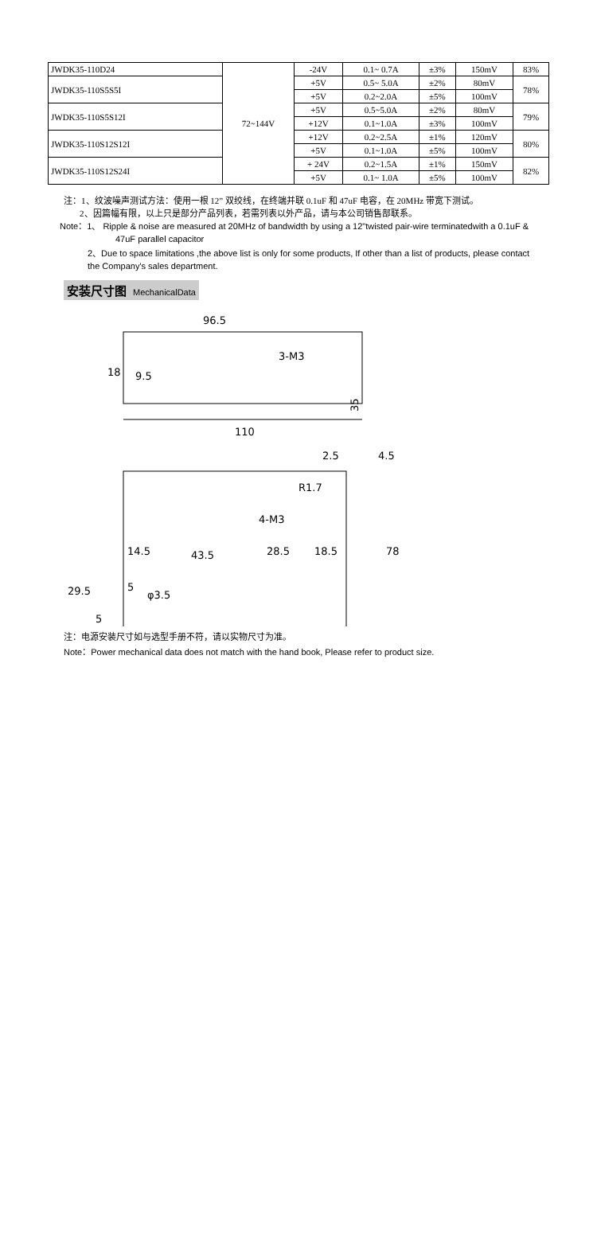| JWDK35-110D24 | 72~144V | -24V | 0.1~ 0.7A | ±3% | 150mV | 83% |
| JWDK35-110S5S5I | | +5V | 0.5~ 5.0A | ±2% | 80mV | 78% |
| | | +5V | 0.2~2.0A | ±5% | 100mV | |
| JWDK35-110S5S12I | | +5V | 0.5~5.0A | ±2% | 80mV | 79% |
| | | +12V | 0.1~1.0A | ±3% | 100mV | |
| JWDK35-110S12S12I | | +12V | 0.2~2.5A | ±1% | 120mV | 80% |
| | | +5V | 0.1~1.0A | ±5% | 100mV | |
| JWDK35-110S12S24I | | + 24V | 0.2~1.5A | ±1% | 150mV | 82% |
| | | +5V | 0.1~ 1.0A | ±5% | 100mV | |
注：1、纹波噪声测试方法：使用一根 12” 双绞线，在终端并联 0.1uF 和 47uF 电容，在 20MHz 带宽下测试。
2、因篇幅有限，以上只是部分产品列表，若需列表以外产品，请与本公司销售部联系。
Note：1、 Ripple & noise are measured at 20MHz of bandwidth by using a 12"twisted pair-wire terminatedwith a 0.1uF &
47uF parallel capacitor
2、Due to space limitations ,the above list is only for some products, If other than a list of products, please contact
the Company's sales department.
安装尺寸图 MechanicalData
96.5
110
3-M3
35
18
9.5
2.5
4.5
R1.7
4-M3
14.5
43.5
28.5
18.5
78
29.5
5
φ3.5
5
注：电源安装尺寸如与选型手册不符，请以实物尺寸为准。
Note：Power mechanical data does not match with the hand book, Please refer to product size.